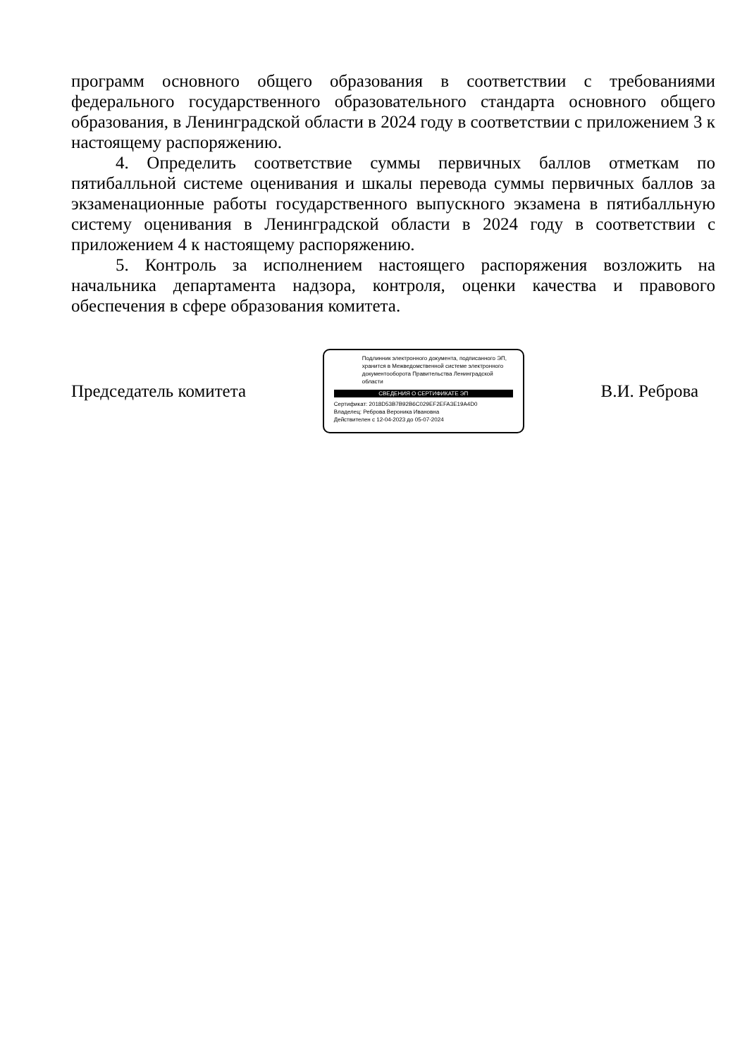программ основного общего образования в соответствии с требованиями федерального государственного образовательного стандарта основного общего образования, в Ленинградской области в 2024 году в соответствии с приложением 3 к настоящему распоряжению.
4. Определить соответствие суммы первичных баллов отметкам по пятибалльной системе оценивания и шкалы перевода суммы первичных баллов за экзаменационные работы государственного выпускного экзамена в пятибалльную систему оценивания в Ленинградской области в 2024 году в соответствии с приложением 4 к настоящему распоряжению.
5. Контроль за исполнением настоящего распоряжения возложить на начальника департамента надзора, контроля, оценки качества и правового обеспечения в сфере образования комитета.
Председатель комитета
Подлинник электронного документа, подписанного ЭП, хранится в Межведомственной системе электронного документооборота Правительства Ленинградской области
СВЕДЕНИЯ О СЕРТИФИКАТЕ ЭП
Сертификат: 2018D53B7B92B6C029EF2EFA3E19A4D0
Владелец: Реброва Вероника Ивановна
Действителен с 12-04-2023 до 05-07-2024
В.И. Реброва